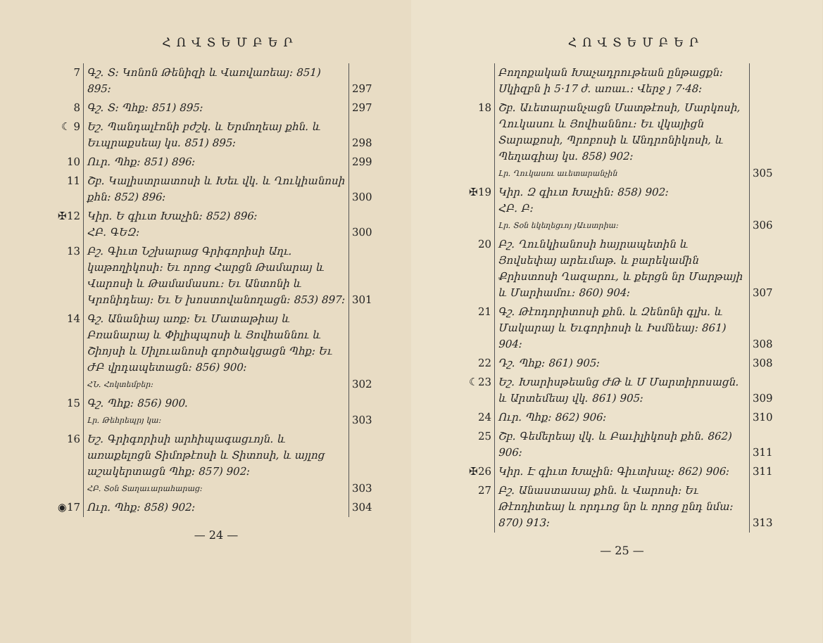ՀՈՎՏԵՄԲԵՐ
| 7 | Գշ. Տ։ Կոնոն Թենիզի և Վառվառեայ։ 851) 895։ | 297 |
| 8 | Գշ. Տ։ Պհք։ 851) 895։ | 297 |
| ☾ 9 | Եշ. Պանդալէոնի բժշկ. և Երմողեայ քհն. և Եւպրաքսեայ կս. 851) 895։ | 298 |
| 10 | Ուր. Պհք։ 851) 896։ | 299 |
| 11 | Շբ. Կալիստրատոսի և Խեւ վկ. և Ղուկիանոսի քհն։ 852) 896։ | 300 |
| ✠12 | Կիր. Ե գիւտ Խաչին։ 852) 896։ ՀԲ. ԳԵԶ։ | 300 |
| 13 | Բշ. Գիւտ Նշխարաց Գրիգորիսի Աղւ. կաթողիկոսի։ Եւ որոց Հարցն Թամարայ և Վարոսի և Թամամասու։ Եւ Անտոնի և Կրոնիդեայ։ Եւ Ե խոստովանողացն։ 853) 897։ | 301 |
| 14 | Գշ. Անանիայ առք։ Եւ Մատաթիայ և Բռանարայ և Փիլիպպոսի և Յովհաննու և Շիոյսի և Սիլուանոսի գործակցացն Պհք։ Եւ ԺԲ վրդապետացն։ 856) 900։ ՀՆ. Հոկտեմբեր։ | 302 |
| 15 | Գշ. Պհք։ 856) 900. Լր. Թեհրեպրյ կա։ | 303 |
| 16 | Եշ. Գրիգորիսի արհիպագացւոյն. և առաքելոցն Տիմոթէոսի և Տիտոսի, և այլոց աշակերտացն Պհք։ 857) 902։ ՀԲ. Տօն Տաղաւարահարաց։ | 303 |
| ◉17 | Ուր. Պհք։ 858) 902։ | 304 |
— 24 —
ՀՈՎՏԵՄԲԵՐ
| | Բողոքական Խաչադրութեան ընթացքն։ Սկիզբն ի 5·17 ժ. առաւ.։ Վերջ յ 7·48։ | |
| 18 | Շբ. Աւետարանչացն Մատթէոսի, Մարկոսի, Ղուկասու և Յովհաննու։ Եւ վկայիցն Տարաքոսի, Պրոբոսի և Անդրոնիկոսի, և Պեղագիայ կս. 858) 902։ Լր. Ղուկասու աւետարանչին | 305 |
| ✠19 | Կիր. Զ գիւտ Խաչին։ 858) 902։ ՀԲ. Բ։ Լր. Տօն եկեղեցւոյ յԱւստրիա։ | 306 |
| 20 | Բշ. Ղունկիանոսի հայրապետին և Յովսեփայ արեւմաթ. և բարեկամին Քրիստոսի Ղազարու, և քերցն նր Մարթայի և Մարիամու։ 860) 904։ | 307 |
| 21 | Գշ. Թէոդորիտոսի քհն. և Զենոնի գլխ. և Մակարայ և Եւգորիոսի և Իսմնեայ։ 861) 904։ | 308 |
| 22 | Դշ. Պհք։ 861) 905։ | 308 |
| ☾23 | Եշ. Խարիսթեանց ԺԹ և Մ Մարտիրոսացն. և Արտեմեայ վկ. 861) 905։ | 309 |
| 24 | Ուր. Պհք։ 862) 906։ | 310 |
| 25 | Շբ. Գեմերեայ վկ. և Բաւիլիկոսի քհն. 862) 906։ | 311 |
| ✠26 | Կիր. Է գիւտ Խաչին։ Գիւտ­խաչ։ 862) 906։ | 311 |
| 27 | Բշ. Անաստասայ քհն. և Վարոսի։ Եւ Թէոդիտեայ և որդւոց նր և որոց ընդ նմա։ 870) 913։ | 313 |
— 25 —